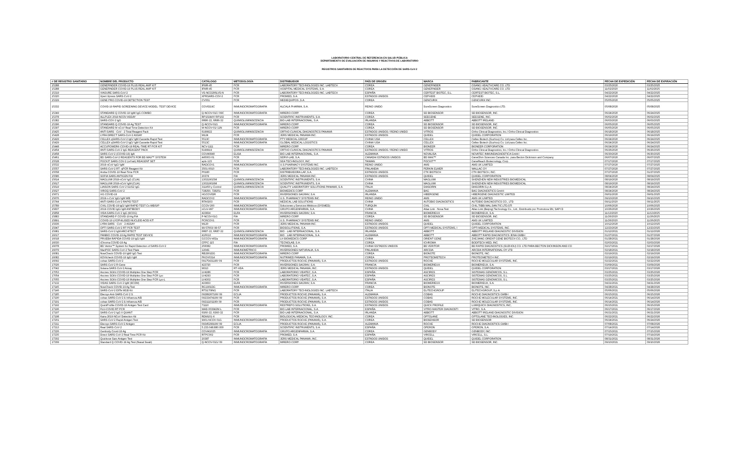LABORATORIO CENTRAL DE REFERENCIA EN SALUD PÚBLICA
DEPARTAMENTO DE EVALUACIÓN DE INSUMOS Y REACTIVOS DE LABORATORIO
REGISTROS SANITARIOS DE REACTIVOS PARA LA DETECCIÓN DE SARS-CoV-2
| # DE REGISTRO SANITARIO | NOMBRE DEL PRODUCTO | CATÁLOGO | METODOLOGÍA | DISTRIBUIDOR | PAÍS DE ORIGEN | MARCA | FABRICANTE | FECHA DE EXPEDICIÓN | FECHA DE EXPIRACIÓN |
| --- | --- | --- | --- | --- | --- | --- | --- | --- | --- |
| 15288 | GENEFINDER COVID-19 PLUS REAL AMP KIT | IFMR-45 | PCR | LABORATORY TECHNOLOGIES INC. LABTECH | COREA | GENEFINDER | OSANG HEALTHCARE CO. LTD | 03/25/2020 | 03/25/2025 |
| 15288 | GENEFINDER COVID-19 PLUS REAL AMP KIT | IFMR-45 | PCR | HOSPITAL MEDICAL SYSTEMS, S.A. | COREA | GENEFINDER | OSANG HEALTHCARE CO. LTD | 11/02/2020 | 11/02/2025 |
| 15319 | VIASURE SARS-CoV-2 | VS-NCO206LVS-N | PCR | LABORATORY TECHNOLOGIES INC. LABTECH | ESPAÑA | CERTEST BIOTEC, S.L. | CERTEST BIOTEC, S.L. | 04/22/2020 | 04/22/2025 |
| 15320 | Xpert Xpress SARS-CoV-2 | XPRSARS-COV-2 | PCR | PROMED, S.A. | ESTADOS UNIDOS | CEPHEID | CEPHEID | 04/22/2020 | 04/22/2025 |
| 15329 | GENE PRO COVID-19 DETECTION TEST | CV001 | PCR | MEDIEQUIPOS ,S.A. | COREA | GENCURIX | GENCURIX INC. | 05/05/2020 | 05/05/2025 |
| 15332 | COVID-19 RAPID SCREENING DEVICE MODEL: TEST DEVICE | COVID19C | INMUNOCROMATOGRAFÍA | ALCALÁ PHARMA, S.A. | REINO UNIDO | SureScreen Diagnostics | SureScreen Diagnostics LTD. | 05/08/2020 | 05/08/2025 |
| 15349 | STANDARD Q COVID-19 IgM/ IgG COMBO | Q-NCOV-01C/ 09C | INMUNOCROMATOGRAFÍA | MIRERO CORP. | COREA | SD BIOSENSOR | SD BIOSENSOR, INC. | 06/24/2020 | 06/24/2025 |
| 15378 | ALLPLEX 2019-NCOV ASSAY | RP10244Y/ RP102 | PCR | SCIENTIFIC INSTRUMENTS, S.A. | COREA | SEEGENE | SEEGENE, INC. | 06/02/2020 | 06/02/2025 |
| 15382 | SARS-COV-2 IgG | 6R86-22, 6R86-32 | QUIMIOLUMINISCENCIA | BIO-LAB INTERNACIONAL, S.A. | IRLANDA | ABBOTT | ABBOTT IRELAND | 06/03/2020 | 06/03/2025 |
| 15396 | STANDARD Q COVID-19 Ag TEST | Q-NCOV-01G | INMUNOCROMATOGRAFÍA | MIRERO CORP. | COREA | SD BIOSENSOR | SD BIOSENSOR, INC. | 06/05/2020 | 06/05/2025 |
| 15397 | STANDARD M nCoV Real-Time Detection Kit | M-NCOV-01/ 11N | PCR | MIRERO CORP. | COREA | SD BIOSENSOR | SD BIOSENSOR, INC. | 06/05/2020 | 06/05/2025 |
| 15425 | ANTI SARS - CoV - 2 Total Reagent Pack | 6199922 | QUIMIOLUMINISCENCIA | ORTHO CLINICAL DIAGNOSTICS PANAMÁ | ESTADOS UNIDOS / REINO UNIDO | VITROS | Ortho Clinical Diagnostics, Inc./ Ortho Clinical Diagnostics | 06/18/2020 | 06/18/2025 |
| 15428 | LYRA DIRECT SARS-CoV-2 ASSAY | M124 | PCR | JERS MEDICAL PANAMA INC. | ESTADOS UNIDOS | QUIDEL | QUIDEL CORPORATION | 06/19/2020 | 06/19/2025 |
| 15429 | CELLEX qSARS-CoV-2 IgG/ IgM Cassette Rapid Test | 5513C | INMUNOCROMATOGRAFÍA | PTY MEDICAL GROUP | CHINA/ USA | CELLEX | Cellex Biotech (Suzhou) Co. Ltd para Cellex Inc. | 06/24/2020 | 06/24/2025 |
| 15429 | CELLEX qSARS-CoV-2 IgG/ IgM Cassette Rapid Test | 5513C | INMUNOCROMATOGRAFÍA | GLOBAL MEDICAL LOGISTICS | CHINA/ USA | CELLEX | Cellex Biotech (Suzhou) Co. Ltd para Cellex Inc. | 06/24/2020 | 06/24/2025 |
| 15448 | ACCUPOWER® COVID-19 REAL-TIME RT-PCR KIT | NCV-1111 | PCR | MIRERO CORP. | COREA | BIONEER | BIONEER CORPORATION | 06/24/2020 | 06/24/2025 |
| 15454 | ANTI SARS-CoV-2 IgG REAGENT PACK | 6199919 | QUIMIOLUMINISCENCIA | ORTHO CLINICAL DIAGNOSTICS PANAMÁ | ESTADOS UNIDOS / REINO UNIDO | VITROS | Ortho Clinical Diagnostics, Inc./ Ortho Clinical Diagnostics | 06/26/2020 | 06/26/2025 |
| 15458 | SARS-CoV-2 (COVID-19) IgA | COVA0940 | ELISA | BIO-LAB INTERNACIONAL, S.A. | ALEMANIA | NOVALISA | NOVATEC INMUNDIAGNOSTICA GmbH | 06/30/2020 | 06/30/2025 |
| 15461 | BD SARS-CoV-2 REAGENTS FOR BD MAX™ SYSTEM | 445003-01 | PCR | SERVI-LAB, S.A. | CANADA/ ESTADOS UNIDOS | BD MAX™ | GeneOhm Sciences Canada Inc. para Becton Dickinson and Company | 06/07/2020 | 06/07/2025 |
| 15528 | POCKIT SARS COV-2 (orf lab) REAGENT SET | apls-123 | PCR | SEA TECHNOLOGY, INC. | TAIWAN | POCKIT™ | GeneReach Biotecnology, Corp. | 07/17/2020 | 07/17/2025 |
| 15532 | 2019-nCoV IgG/ IgM | RADCOV1 | INMUNOCROMATOGRAFÍA | U.S.PHARMACY SYSTEMS INC. | REINO UNIDO | AMS | AMS UK LIMITED | 07/27/2020 | 07/27/2025 |
| 15557 | SARS-CoV-2 RT -qPCR Reagent Kit | 3501-0010 | PCR | LABORATORY TECHNOLOGIES INC. LABTECH | FINLANDIA | PERKIN ELMER | WALLAC OY | 07/27/2020 | 07/27/2025 |
| 15558 | Aridia COVID-19 Real-Time PCR | P0180 | PCR | DISTRIBUIDORA LAF, S.A. | ESTADOS UNIDOS | CTK BIOTECH | CTK BIOTECH, INC. | 07/27/2020 | 01/27/2025 |
| 15586 | SOFIA SARS ANTIGEN FIA | 20374 | FIA | JERS MEDICAL PANAMA INC. | ESTADOS UNIDOS | QUIDEL | QUIDEL CORPORATION | 08/04/2020 | 08/04/2025 |
| 15614 | MAGLUMI 2019-nCoV IgG (CLIA) | 130219015M | QUIMIOLUMINISCENCIA | SCIENTIFIC INSTRUMENTS, S.A. | CHINA | MAGLUMI | SHENZHEN NEW INDUSTRIES BIOMEDICAL | 08/19/2020 | 08/19/2025 |
| 15617 | MAGLUMI 2019-nCoV IgM (CLIA) | 130219016M | QUIMIOLUMINISCENCIA | SCIENTIFIC INSTRUMENTS, S.A. | CHINA | MAGLUMI | SHENZHEN NEW INDUSTRIES BIOMEDICAL | 08/19/2020 | 08/19/2025 |
| 15619 | LIAISON SARS-CoV-2 S1/S2 IgG | 311450 y Control | QUIMIOLUMINISCENCIA | QUALITY LABORATORY SOLUTIONS PANAMÁ, S.A. | ITALIA | DIASORIN | DIASORIN S.p.A. | 08/24/2020 | 08/24/2025 |
| 15627 | VIROQ SARS-CoV-2 | 728250, 728251 | PCR | BIOMEDICS CORP | ALEMANIA | BAG | BAG DIAGNOSTICS GmbH | 08/24/2020 | 08/24/2025 |
| 15671 | HG COVID-19 | HGCOVIDR | PCR | INVERSIONES SAGRAV, S.A. | IRLANDA | HIBERGENE | HIBERGENE DIAGNOSTIC LIMITED | 09/01/2020 | 09/01/2025 |
| 15676 | 2019-n-CoV IgG/ IgM WB | RADCOV2 | INMUNOCROMATOGRAFÍA | U.S. PHARMACY SYSTEMS INC. | REINO UNIDO | AMS | AMS UK LIMITED | 09/10/2020 | 09/10/2025 |
| 15744 | ANTI-SARS-CoV-2 RAPID TEST | RTA0203 | PCR | MEDICAL LAB SOLUTIONS | CHINA | AUTOBIO DIAGNOSTICS | AUTOBIO DIAGNOSTICS CO., LTD | 09/11/2020 | 09/11/2025 |
| 15789 | CHIL COVID-19 IgG/ IgM RAPID TEST Cs WB/S/P | CCOV-200 | INMUNOCROMATOGRAFÍA | Soluciones y Servicios Médicos (SYSMED) | TURQUÍA | CHIL | CHIL.TIBBI.MAL.SAN.TIC.LTD.STI | 10/06/2020 | 10/06/2025 |
| 15837 | 2019-COVID IgG/ IgM ANTIBODY | nCoV-497 | INMUNOCROMATOGRAFÍA | GRUPO ARGENFARMA, S.A. | CHINA | Atlas Link - Nova Test | Atlas Link (Beijing) Technology Co., Ltd., Distribuido por Promotora SN, SAPI D | 10/26/2020 | 10/26/2025 |
| 15858 | VIDA SARS-CoV-2 IgG (9COG) | 423834 | ELFA | INVERSIONES SAGRAV, S.A. | FRANCIA | BIOMERIEUX | BIOMERIEUX, S.A. | 11/13/2020 | 11/13/2025 |
| 15883 | STANDARD F COVID-19 Ag FIA | F-NCOV-01G | FIA | MIRERO CORP. | COREA | SD BIOSENSOR | SD BIOSENSOR, INC. | 11/26/2020 | 11/26/2025 |
| 15891 | COVID-19 LYOPHILISED NUCLEID ACID KIT | PCRCOV1 | PCR | U.S. PHARMACY SYSTEMS INC. | REINO UNIDO | AMS | AMS UK LIMITED | 11/26/2020 | 11/26/2025 |
| 15936 | LYRA SARS - CoV - 2 ASSAY | M120 | PCR | JERS MEDICAL PANAMA INC. | ESTADOS UNIDOS | QUIDEL | QUIDEL CORPORATION | 10/12/2020 | 10/12/2025 |
| 15947 | OPTI SARS-CoV-2 RT PCR TEST | 99-57003/ 99-57 | PCR | BIOSOLUTIONS, S.A. | ESTADOS UNIDOS | OPTI MEDICAL SYSTEMS, I | OPTI MEDICAL SYSTEMS, INC. | 12/23/2020 | 12/23/2025 |
| 15981 | SARS-CoV-2 IgM ARCHITECT | 6R87-22, 6R87-32 | QUIMIOLUMINISCENCIA | BIO - LAB INTERNACIONAL, S.A. | IRLANDA | ABBOTT | ABBOTT IRELAND DIAGNOSTIC DIVISION | 01/12/2021 | 01/12/2026 |
| 16017 | PANBIO COVID-19 Ag RAPID TEST DEVICE | 41FK10 | INMUNOCROMATOGRAFÍA | BIO - LAB INTERNACIONAL, S.A. | ALEMANIA | ABBOTT | ABBOTT RAPID DIAGNOSTICS JENA GMBH | 01/27/2021 | 01/27/2026 |
| 16018 | PRUEBA RÁPIDA COVID-19 IgG/ IgM | GCCOV-402a | INMUNOCROMATOGRAFÍA | LH BIOMEDICS CORP | CHINA | ORIENT GENE | ZHEJIANG ORIENT GENE BIOTECH CO., LTD | 01/28/2021 | 01/28/2026 |
| 16030 | iChroma COVID-19 Ag | CFPC-115 | FIA | TECNOLAB, S.A. | COREA | ICHROMA | BODITECH MED, INC. | 02/03/2021 | 02/03/2026 |
| 16078 | BD Veritor™ System for Rapid Detection of SARS-CoV-2 | 256082 | INMUNOCROMATOGRAFÍA | PROMED, S.A. | CHINA/ ESTADOS UNIDOS | BD VERITOR | BD RAPID DIAGNOSTICS (SUZHOU) CO. LTD PARA BECTON DICKINSON AND CO | 02/17/2021 | 02/17/2026 |
| 16079 | MariPOC SARS-CoV-2 Test Plate | 1204S | INMUNOMÉTRICO | INVERSIONES NATURALIA, S.A. | FINLANDIA | ARCDIA | ARCDIA INTERNATIONAL OY LTD | 02/18/2021 | 02/18/2026 |
| 16081 | NowCheck COVID-19 IgM/ IgG Test | RB2901DG | INMUNOCROMATOGRAFÍA | MIRERO CORP | COREA | BIONOTE | BIONOTE, INC. | 02/19/2021 | 02/19/2026 |
| 16082 | KOVIcheck COVID-19 IgG/ IgM | PKOV0314 | INMUNOCROMATOGRAFÍA | NUTRIMED PANAMÁ, S.A. | COREA | PROTEOMETECH | PROTEOMETECH INC. | 02/19/2021 | 02/19/2026 |
| 16092 | cobas SARS-CoV-2 | 09175431190/ 09 | PCR | PRODUCTOS ROCHE (PANAMÁ), S.A. | ESTADOS UNIDOS | ROCHE | ROCHE MOLECULAR SYSTEMS, INC. | 02/22/2021 | 02/22/2026 |
| 17026 | SARS-CoV-2 R-Gene | 423720 | PCR | INVERSIONES SAGRAV, S.A. | FRANCIA | BIOMERIEUX | BIOMERIEUX, S.A. | 03/09/2021 | 03/09/2026 |
| 17042 | Solana SARS CoV-2 Assay | M313 | RT-HDA | JERS MEDICAL PANAMA, INC. | ESTADOS UNIDOS | QUIDEL | QUIDEL CORPORATION | 03/17/2021 | 03/17/2026 |
| 17053 | Ascires SGKit COVID-19 Multiplex One Step PCR | LV4286 | PCR | LABORATORIO VIDATEC, S.A. | ESPAÑA | ASCIRES | SISTEMAS GENÓMICOS, S.L. | 03/25/2021 | 03/25/2026 |
| 17054 | Ascires SGKit COVID-19 Multiplex One Step PCR Lyo | LV4293 | PCR | LABORATORIO VIDATEC, S.A. | ESPAÑA | ASCIRES | SISTEMAS GENÓMICOS, S.L. | 03/25/2021 | 03/25/2026 |
| 17055 | Ascires SGKit COVID-19 Multiplex One Step PCR Lyo-L | LV4302 | PCR | LABORATORIO VIDATEC, S.A. | ESPAÑA | ASCIRES | SISTEMAS GENÓMICOS, S.L. | 03/25/2021 | 03/25/2026 |
| 17132 | VIDAS SARS-CoV-2 IgM (9COM) | 423833 | ELFA | INVERSIONES SAGRAV, S.A. | FRANCIA | BIOMERIEUX | BIOMERIEUX, S.A. | 04/21/2021 | 04/21/2026 |
| 17145 | NowCheck COVID-19 Ag Test | RG1901DG | INMUNOCROMATOGRAFÍA | MIRERO CORP. | COREA | BIONOTE | BIONOTE, INC. | 04/28/2021 | 04/28/2026 |
| 17146 | SARS-CoV-2 ElITe MGB Kit | RTS170ING | PCR | LABORATORY TECHNOLOGIES INC. LABTECH | ITALIA | ELITECHGROUP | ELITECHGROUP, S.p.A. | 05/06/2021 | 05/06/2026 |
| 17185 | Elecsys Anti-SARS-CoV-2 S | 09289267190/ 09 | ECLIA | PRODUCTOS ROCHE (PANAMÁ), S.A. | ALEMANIA | COBAS | ROCHE DIAGNOSTICS GMBH | 06/15/2021 | 06/15/2026 |
| 17190 | cobas SARS-CoV-2 & Influenza A/B | 09233474190/ 09 | PCR | PRODUCTOS ROCHE (PANAMÁ), S.A. | ESTADOS UNIDOS | COBAS | ROCHE MOLECULAR SYSTEMS, INC. | 06/14/2021 | 06/14/2026 |
| 17191 | cobas SARS-CoV-2 & Influenza A/B | 09211101190/ 09 | PCR | PRODUCTOS ROCHE (PANAMÁ), S.A. | ESTADOS UNIDOS | COBAS | ROCHE MOLECULAR SYSTEMS, INC. | 06/14/2021 | 06/14/2026 |
| 17192 | QuickProfile COVID-19 Antigen Test Card | 71110 | INMUNOCROMATOGRAFÍA | RESTREPO SOLUTIONS, S.A. | ESTADOS UNIDOS | QUICK PROFILE | LUMIQUICK DIAGNOSTICS, INC, | 06/15/2021 | 06/15/2026 |
| 17196 | FLU-COVID RT-PCR | MAD-003942M-L | PCR | BIO-LAB INTERNACIONAL, S.A. | ESPAÑA | VITRO MASTER DIAGNOSTI | VITRO, S.A. | 06/17/2021 | 06/17/2026 |
| 17197 | SARS-CoV-2 IgG II QUANT | 6S60-22, 6S60-32 | PCR | BIO-LAB INTERNACIONAL, S.A. | IRLANDA | ABBOTT | ABBOTT IRELAND DIAGNOSTIC DIVISION | 06/21/2021 | 06/21/2026 |
| 17198 | Kaira 2019-NCoV Detection Kit | RDM101-X | PCR | BIOLOGICAL MEDICAL TECHNOLOGY, INC. | COREA | OPTOLANE | OPTOLANE TECHNOLOGIES, INC. | 06/22/2021 | 06/22/2026 |
| 17201 | SARS-CoV-2 Rapid Antigen Test | 9901-NCOV-01G | INMUNOCROMATOGRAFÍA | PRODUCTOS ROCHE (PANAMÁ), S.A. | COREA | BIOSENSOR | SD BIOSENSOR | 06/24/2021 | 06/24/2026 |
| 17211 | Elecsys SARS-CoV-2 Antigen | 09345299190/ 09 | ECLIA | PRODUCTOS ROCHE (PANAMÁ), S.A. | ALEMANIA | ROCHE | ROCHE DIAGNOSTICS GMBH | 07/08/2021 | 07/08/2026 |
| 17213 | Real SARS-CoV-2 | 5.233.048.880.000 | PCR | SCIENTIFIC INSTRUMENTS, S.A. | ESPAÑA | OPERON | OPERON, S.A. | 07/14/2021 | 07/14/2026 |
| 17226 | Genbody Covid-19 Ag | COVAG025 | INMUNOCROMATOGRAFÍA | GRUPO ARGENFARMA, S.A. | COREA | GENBODY | GENBODY, INC. | 07/15/2021 | 07/15/2026 |
| 17235 | Direct SARS-CoV-2 Real Time PCR Kit | RTPC002 | PCR | PROMED, S.A. | ESPAÑA | VIRCELL | VIRCELL, S.L. | 07/19/2021 | 07/19/2026 |
| 17302 | Quickvue Sars Antigen Test | 20387 | INMUNOCROMATOGRAFÍA | JERS MEDICAL PANAMÁ, INC. | ESTADOS UNIDOS | QUIDEL | QUIDEL CORPORATION | 08/31/2021 | 08/31/2026 |
| 17309 | Standard Q COVID-19 Ag Test (Nasal Swab) | Q-NCOV-01G/ 09 | INMUNOCROMATOGRAFÍA | MIRERO CORP. | COREA | SD BIOSENSOR | SD BIOSENSOR, INC. | 09/10/2021 | 09/10/2026 |